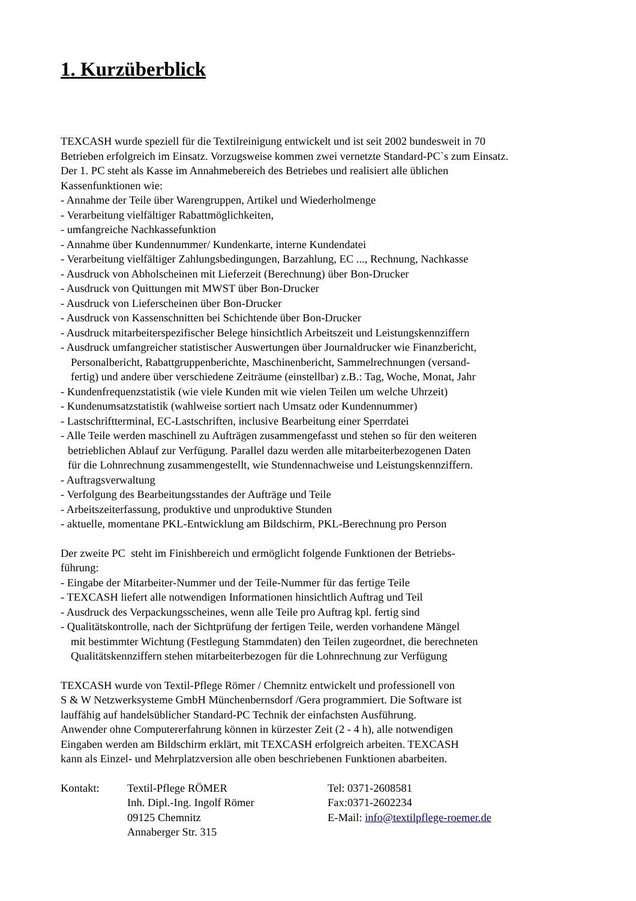1. Kurzüberblick
TEXCASH wurde speziell für die Textilreinigung entwickelt und ist seit 2002 bundesweit in 70
Betrieben erfolgreich im Einsatz. Vorzugsweise kommen zwei vernetzte Standard-PC`s zum Einsatz.
Der 1. PC steht als Kasse im Annahmebereich des Betriebes und realisiert alle üblichen
Kassenfunktionen wie:
- Annahme der Teile über Warengruppen, Artikel und Wiederholmenge
- Verarbeitung vielfältiger Rabattmöglichkeiten,
- umfangreiche Nachkassefunktion
- Annahme über Kundennummer/ Kundenkarte, interne Kundendatei
- Verarbeitung vielfältiger Zahlungsbedingungen, Barzahlung, EC ..., Rechnung, Nachkasse
- Ausdruck von Abholscheinen mit Lieferzeit (Berechnung) über Bon-Drucker
- Ausdruck von Quittungen mit MWST über Bon-Drucker
- Ausdruck von Lieferscheinen über Bon-Drucker
- Ausdruck von Kassenschnitten bei Schichtende über Bon-Drucker
- Ausdruck mitarbeiterspezifischer Belege hinsichtlich Arbeitszeit und Leistungskennziffern
- Ausdruck umfangreicher statistischer Auswertungen über Journaldrucker wie Finanzbericht,
Personalbericht, Rabattgruppenberichte, Maschinenbericht, Sammelrechnungen (versand-
fertig) und andere über verschiedene Zeiträume (einstellbar) z.B.: Tag, Woche, Monat, Jahr
- Kundenfrequenzstatistik (wie viele Kunden mit wie vielen Teilen um welche Uhrzeit)
- Kundenumsatzstatistik (wahlweise sortiert nach Umsatz oder Kundennummer)
- Lastschriftterminal, EC-Lastschriften, inclusive Bearbeitung einer Sperrdatei
- Alle Teile werden maschinell zu Aufträgen zusammengefasst und stehen so für den weiteren
betrieblichen Ablauf zur Verfügung. Parallel dazu werden alle mitarbeiterbezogenen Daten
für die Lohnrechnung zusammengestellt, wie Stundennachweise und Leistungskennziffern.
- Auftragsverwaltung
- Verfolgung des Bearbeitungsstandes der Aufträge und Teile
- Arbeitszeiterfassung, produktive und unproduktive Stunden
- aktuelle, momentane PKL-Entwicklung am Bildschirm, PKL-Berechnung pro Person
Der zweite PC steht im Finishbereich und ermöglicht folgende Funktionen der Betriebs-
führung:
- Eingabe der Mitarbeiter-Nummer und der Teile-Nummer für das fertige Teile
- TEXCASH liefert alle notwendigen Informationen hinsichtlich Auftrag und Teil
- Ausdruck des Verpackungsscheines, wenn alle Teile pro Auftrag kpl. fertig sind
- Qualitätskontrolle, nach der Sichtprüfung der fertigen Teile, werden vorhandene Mängel
mit bestimmter Wichtung (Festlegung Stammdaten) den Teilen zugeordnet, die berechneten
Qualitätskennziffern stehen mitarbeiterbezogen für die Lohnrechnung zur Verfügung
TEXCASH wurde von Textil-Pflege Römer / Chemnitz entwickelt und professionell von
S & W Netzwerksysteme GmbH Münchenbernsdorf /Gera programmiert. Die Software ist
lauffähig auf handelsüblicher Standard-PC Technik der einfachsten Ausführung.
Anwender ohne Computererfahrung können in kürzester Zeit (2 - 4 h), alle notwendigen
Eingaben werden am Bildschirm erklärt, mit TEXCASH erfolgreich arbeiten. TEXCASH
kann als Einzel- und Mehrplatzversion alle oben beschriebenen Funktionen abarbeiten.
| Kontakt: | Textil-Pflege RÖMER Inh. Dipl.-Ing. Ingolf Römer 09125 Chemnitz Annaberger Str. 315 | Tel: 0371-2608581 Fax:0371-2602234 E-Mail: info@textilpflege-roemer.de |